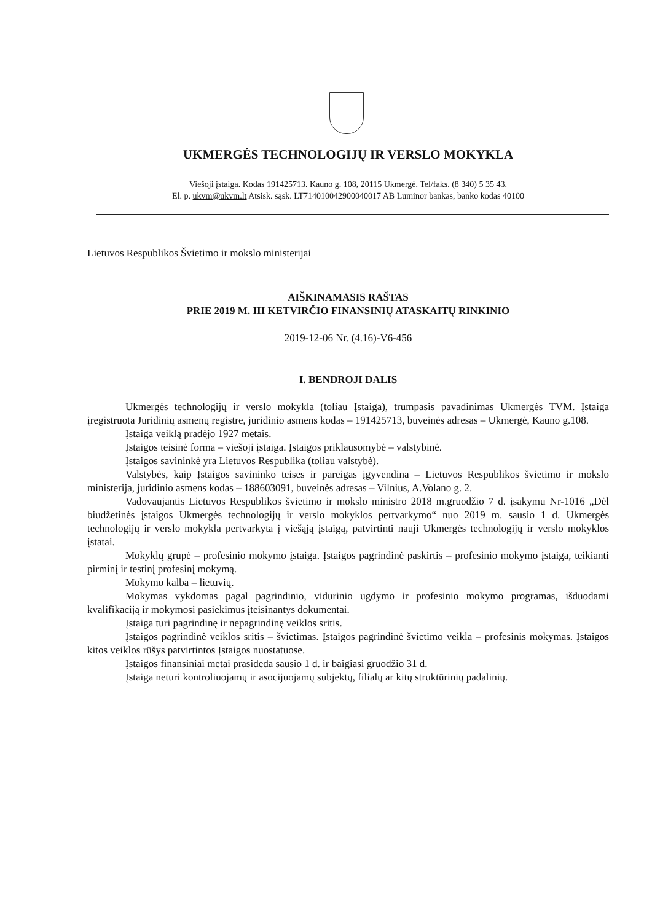UKMERGĖS TECHNOLOGIJŲ IR VERSLO MOKYKLA
Viešoji įstaiga. Kodas 191425713. Kauno g. 108, 20115 Ukmergė. Tel/faks. (8 340) 5 35 43.
El. p. ukvm@ukvm.lt Atsisk. sąsk. LT714010042900040017 AB Luminor bankas, banko kodas 40100
Lietuvos Respublikos Švietimo ir mokslo ministerijai
AIŠKINAMASIS RAŠTAS
PRIE 2019 M. III KETVIRČIO FINANSINIŲ ATASKAITŲ RINKINIO
2019-12-06 Nr. (4.16)-V6-456
I. BENDROJI DALIS
Ukmergės technologijų ir verslo mokykla (toliau Įstaiga), trumpasis pavadinimas Ukmergės TVM. Įstaiga įregistruota Juridinių asmenų registre, juridinio asmens kodas – 191425713, buveinės adresas – Ukmergė, Kauno g.108.
Įstaiga veiklą pradėjo 1927 metais.
Įstaigos teisinė forma – viešoji įstaiga. Įstaigos priklausomybė – valstybinė.
Įstaigos savininkė yra Lietuvos Respublika (toliau valstybė).
Valstybės, kaip Įstaigos savininko teises ir pareigas įgyvendina – Lietuvos Respublikos švietimo ir mokslo ministerija, juridinio asmens kodas – 188603091, buveinės adresas – Vilnius, A.Volano g. 2.
Vadovaujantis Lietuvos Respublikos švietimo ir mokslo ministro 2018 m.gruodžio 7 d. įsakymu Nr-1016 „Dėl biudžetinės įstaigos Ukmergės technologijų ir verslo mokyklos pertvarkymo“ nuo 2019 m. sausio 1 d. Ukmergės technologijų ir verslo mokykla pertvarkyta į viešąją įstaigą, patvirtinti nauji Ukmergės technologijų ir verslo mokyklos įstatai.
Mokyklų grupė – profesinio mokymo įstaiga. Įstaigos pagrindinė paskirtis – profesinio mokymo įstaiga, teikianti pirminį ir testinį profesinį mokymą.
Mokymo kalba – lietuvių.
Mokymas vykdomas pagal pagrindinio, vidurinio ugdymo ir profesinio mokymo programas, išduodami kvalifikaciją ir mokymosi pasiekimus įteisinantys dokumentai.
Įstaiga turi pagrindinę ir nepagrindinę veiklos sritis.
Įstaigos pagrindinė veiklos sritis – švietimas. Įstaigos pagrindinė švietimo veikla – profesinis mokymas. Įstaigos kitos veiklos rūšys patvirtintos Įstaigos nuostatuose.
Įstaigos finansiniai metai prasideda sausio 1 d. ir baigiasi gruodžio 31 d.
Įstaiga neturi kontroliuojamų ir asocijuojamų subjektų, filialų ar kitų struktūrinių padalinių.